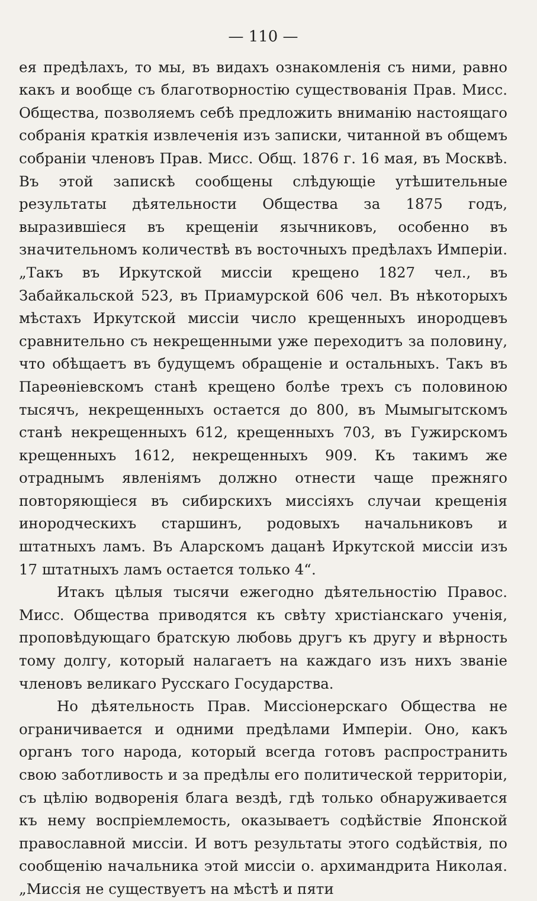— 110 —
ея предѣлахъ, то мы, въ видахъ ознакомленія съ ними, равно какъ и вообще съ благотворностію существованія Прав. Мисс. Общества, позволяемъ себѣ предложить вниманію настоящаго собранія краткія извлеченія изъ записки, читанной въ общемъ собраніи членовъ Прав. Мисс. Общ. 1876 г. 16 мая, въ Москвѣ. Въ этой запискѣ сообщены слѣдующіе утѣшительные результаты дѣятельности Общества за 1875 годъ, выразившіеся въ крещеніи язычниковъ, особенно въ значительномъ количествѣ въ восточныхъ предѣлахъ Имперіи. „Такъ въ Иркутской миссіи крещено 1827 чел., въ Забайкальской 523, въ Приамурской 606 чел. Въ нѣкоторыхъ мѣстахъ Иркутской миссіи число крещенныхъ инородцевъ сравнительно съ некрещенными уже переходитъ за половину, что обѣщаетъ въ будущемъ обращеніе и остальныхъ. Такъ въ Пареѳніевскомъ станѣ крещено болѣе трехъ съ половиною тысячъ, некрещенныхъ остается до 800, въ Мымыгытскомъ станѣ некрещенныхъ 612, крещенныхъ 703, въ Гужирскомъ крещенныхъ 1612, некрещенныхъ 909. Къ такимъ же отраднымъ явленіямъ должно отнести чаще прежняго повторяющіеся въ сибирскихъ миссіяхъ случаи крещенія инородческихъ старшинъ, родовыхъ начальниковъ и штатныхъ ламъ. Въ Аларскомъ дацанѣ Иркутской миссіи изъ 17 штатныхъ ламъ остается только 4“.
Итакъ цѣлыя тысячи ежегодно дѣятельностію Правос. Мисс. Общества приводятся къ свѣту христіанскаго ученія, проповѣдующаго братскую любовь другъ къ другу и вѣрность тому долгу, который налагаетъ на каждаго изъ нихъ званіе членовъ великаго Русскаго Государства.
Но дѣятельность Прав. Миссіонерскаго Общества не ограничивается и одними предѣлами Имперіи. Оно, какъ органъ того народа, который всегда готовъ распространить свою заботливость и за предѣлы его политической территоріи, съ цѣлію водворенія блага вездѣ, гдѣ только обнаруживается къ нему воспріемлемость, оказываетъ содѣйствіе Японской православной миссіи. И вотъ результаты этого содѣйствія, по сообщенію начальника этой миссіи о. архимандрита Николая. „Миссія не существуетъ на мѣстѣ и пяти